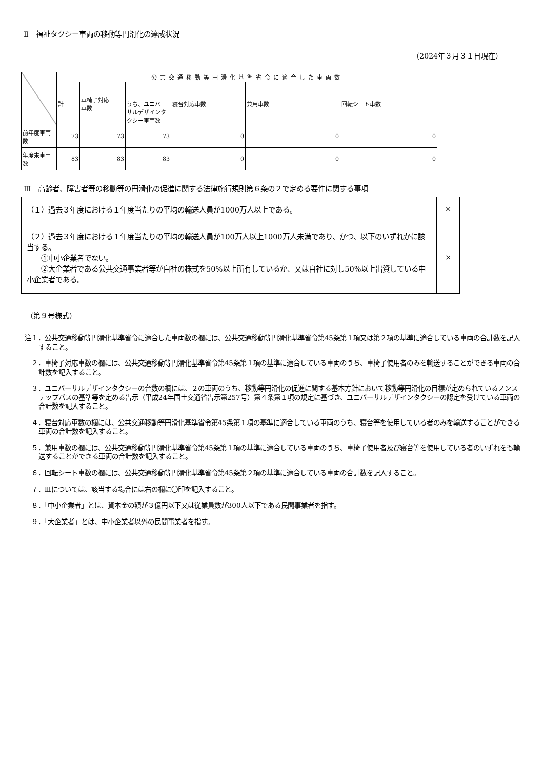Ⅱ　福祉タクシー車両の移動等円滑化の達成状況
（2024年３月３１日現在）
| | 公共交通移動等円滑化基準省令に適合した車両数 | | | | | |
| --- | --- | --- | --- | --- | --- | --- |
| | 計 | 車椅子対応 車数 | | 寝台対応車数 | 兼用車数 | 回転シート車数 |
| | | | うち、ユニバーサルデザインタクシー車両数 | | | |
| 前年度車両数 | 73 | 73 | 73 | 0 | 0 | 0 |
| 年度末車両数 | 83 | 83 | 83 | 0 | 0 | 0 |
Ⅲ　高齢者、障害者等の移動等の円滑化の促進に関する法律施行規則第６条の２で定める要件に関する事項
| （１）過去３年度における１年度当たりの平均の輸送人員が1000万人以上である。 | × |
| （２）過去３年度における１年度当たりの平均の輸送人員が100万人以上1000万人未満であり、かつ、以下のいずれかに該当する。 ①中小企業者でない。 ②大企業者である公共交通事業者等が自社の株式を50%以上所有しているか、又は自社に対し50%以上出資している中小企業者である。 | × |
（第９号様式）
注１．公共交通移動等円滑化基準省令に適合した車両数の欄には、公共交通移動等円滑化基準省令第45条第１項又は第２項の基準に適合している車両の合計数を記入すること。
　２．車椅子対応車数の欄には、公共交通移動等円滑化基準省令第45条第１項の基準に適合している車両のうち、車椅子使用者のみを輸送することができる車両の合計数を記入すること。
　３．ユニバーサルデザインタクシーの台数の欄には、２の車両のうち、移動等円滑化の促進に関する基本方針において移動等円滑化の目標が定められているノンステップバスの基準等を定める告示（平成24年国土交通省告示第257号）第４条第１項の規定に基づき、ユニバーサルデザインタクシーの認定を受けている車両の合計数を記入すること。
　４．寝台対応車数の欄には、公共交通移動等円滑化基準省令第45条第１項の基準に適合している車両のうち、寝台等を使用している者のみを輸送することができる車両の合計数を記入すること。
　５．兼用車数の欄には、公共交通移動等円滑化基準省令第45条第１項の基準に適合している車両のうち、車椅子使用者及び寝台等を使用している者のいずれをも輸送することができる車両の合計数を記入すること。
　６．回転シート車数の欄には、公共交通移動等円滑化基準省令第45条第２項の基準に適合している車両の合計数を記入すること。
　７．Ⅲについては、該当する場合には右の欄に〇印を記入すること。
　８．「中小企業者」とは、資本金の額が３億円以下又は従業員数が300人以下である民間事業者を指す。
　９．「大企業者」とは、中小企業者以外の民間事業者を指す。